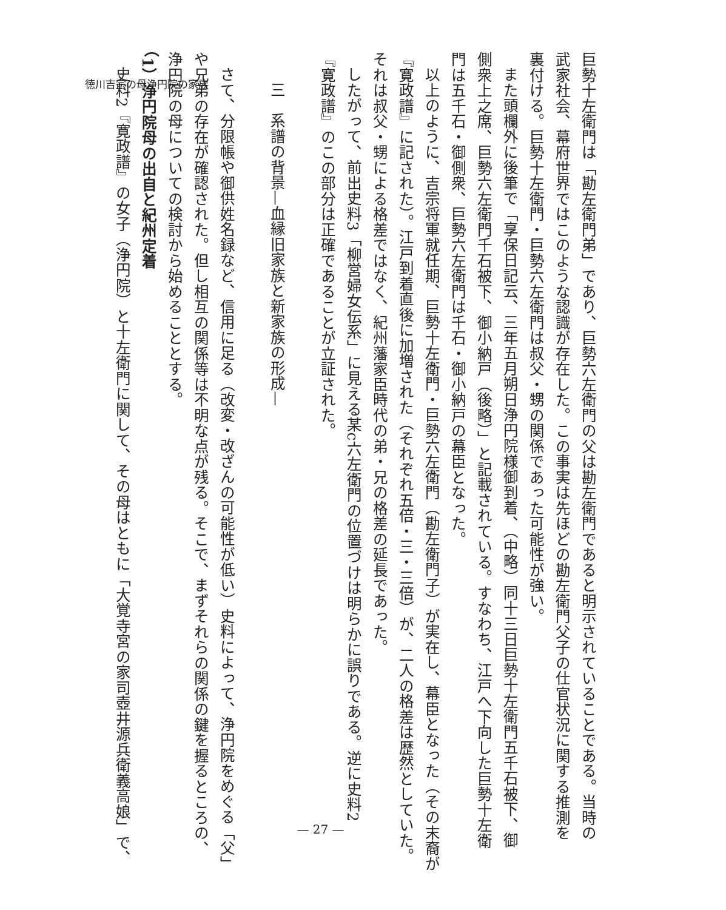徳川吉宗の母浄円院の家族
巨勢十左衛門は「勘左衛門弟」であり、巨勢六左衛門の父は勘左衛門であると明示されていることである。当時の
武家社会、幕府世界ではこのような認識が存在した。この事実は先ほどの勘左衛門父子の仕官状況に関する推測を
裏付ける。巨勢十左衛門・巨勢六左衛門は叔父・甥の関係であった可能性が強い。
また頭欄外に後筆で「享保日記云、三年五月朔日浄円院様御到着、（中略）同十三日巨勢十左衛門五千石被下、御
側衆上之席、巨勢六左衛門千石被下、御小納戸（後略）」と記載されている。すなわち、江戸へ下向した巨勢十左衛
門は五千石・御側衆、巨勢六左衛門は千石・御小納戸の幕臣となった。
以上のように、吉宗将軍就任期、巨勢十左衛門・巨勢六左衛門（勘左衛門子）が実在し、幕臣となった（その末裔が
『寛政譜』に記された）。江戸到着直後に加増された（それぞれ五倍・三・三倍）が、二人の格差は歴然としていた。
それは叔父・甥による格差ではなく、紀州藩家臣時代の弟・兄の格差の延長であった。
したがって、前出史料3「柳営婦女伝系」に見える某c六左衛門の位置づけは明らかに誤りである。逆に史料2
『寛政譜』のこの部分は正確であることが立証された。
三　系譜の背景—血縁旧家族と新家族の形成—
さて、分限帳や御供姓名録など、信用に足る（改変・改ざんの可能性が低い）史料によって、浄円院をめぐる「父」
や兄弟の存在が確認された。但し相互の関係等は不明な点が残る。そこで、まずそれらの関係の鍵を握るところの、
浄円院の母についての検討から始めることとする。
（1）浄円院母の出自と紀州定着
史料2『寛政譜』の女子（浄円院）と十左衛門に関して、その母はともに「大覚寺宮の家司壺井源兵衛義高娘」で、
— 27 —